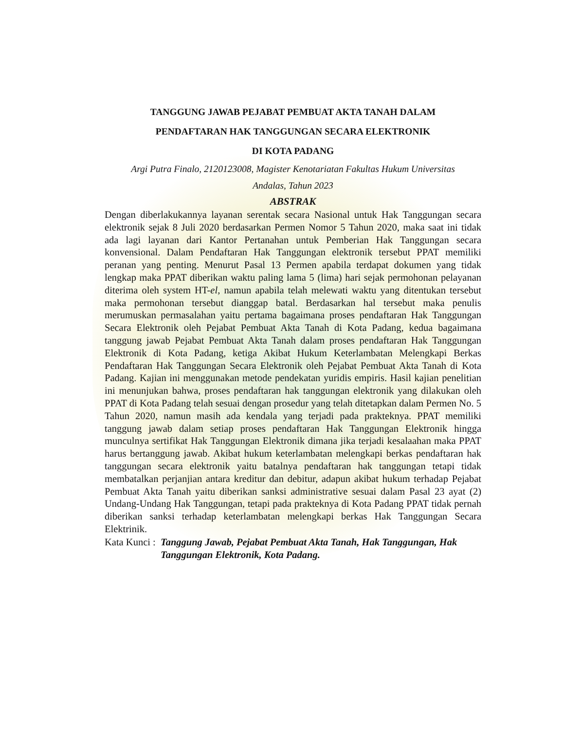TANGGUNG JAWAB PEJABAT PEMBUAT AKTA TANAH DALAM
PENDAFTARAN HAK TANGGUNGAN SECARA ELEKTRONIK
DI KOTA PADANG
Argi Putra Finalo, 2120123008, Magister Kenotariatan Fakultas Hukum Universitas
Andalas, Tahun 2023
ABSTRAK
Dengan diberlakukannya layanan serentak secara Nasional untuk Hak Tanggungan secara elektronik sejak 8 Juli 2020 berdasarkan Permen Nomor 5 Tahun 2020, maka saat ini tidak ada lagi layanan dari Kantor Pertanahan untuk Pemberian Hak Tanggungan secara konvensional. Dalam Pendaftaran Hak Tanggungan elektronik tersebut PPAT memiliki peranan yang penting. Menurut Pasal 13 Permen apabila terdapat dokumen yang tidak lengkap maka PPAT diberikan waktu paling lama 5 (lima) hari sejak permohonan pelayanan diterima oleh system HT-el, namun apabila telah melewati waktu yang ditentukan tersebut maka permohonan tersebut dianggap batal. Berdasarkan hal tersebut maka penulis merumuskan permasalahan yaitu pertama bagaimana proses pendaftaran Hak Tanggungan Secara Elektronik oleh Pejabat Pembuat Akta Tanah di Kota Padang, kedua bagaimana tanggung jawab Pejabat Pembuat Akta Tanah dalam proses pendaftaran Hak Tanggungan Elektronik di Kota Padang, ketiga Akibat Hukum Keterlambatan Melengkapi Berkas Pendaftaran Hak Tanggungan Secara Elektronik oleh Pejabat Pembuat Akta Tanah di Kota Padang. Kajian ini menggunakan metode pendekatan yuridis empiris. Hasil kajian penelitian ini menunjukan bahwa, proses pendaftaran hak tanggungan elektronik yang dilakukan oleh PPAT di Kota Padang telah sesuai dengan prosedur yang telah ditetapkan dalam Permen No. 5 Tahun 2020, namun masih ada kendala yang terjadi pada prakteknya. PPAT memiliki tanggung jawab dalam setiap proses pendaftaran Hak Tanggungan Elektronik hingga munculnya sertifikat Hak Tanggungan Elektronik dimana jika terjadi kesalaahan maka PPAT harus bertanggung jawab. Akibat hukum keterlambatan melengkapi berkas pendaftaran hak tanggungan secara elektronik yaitu batalnya pendaftaran hak tanggungan tetapi tidak membatalkan perjanjian antara kreditur dan debitur, adapun akibat hukum terhadap Pejabat Pembuat Akta Tanah yaitu diberikan sanksi administrative sesuai dalam Pasal 23 ayat (2) Undang-Undang Hak Tanggungan, tetapi pada prakteknya di Kota Padang PPAT tidak pernah diberikan sanksi terhadap keterlambatan melengkapi berkas Hak Tanggungan Secara Elektrinik.
Kata Kunci : Tanggung Jawab, Pejabat Pembuat Akta Tanah, Hak Tanggungan, Hak Tanggungan Elektronik, Kota Padang.